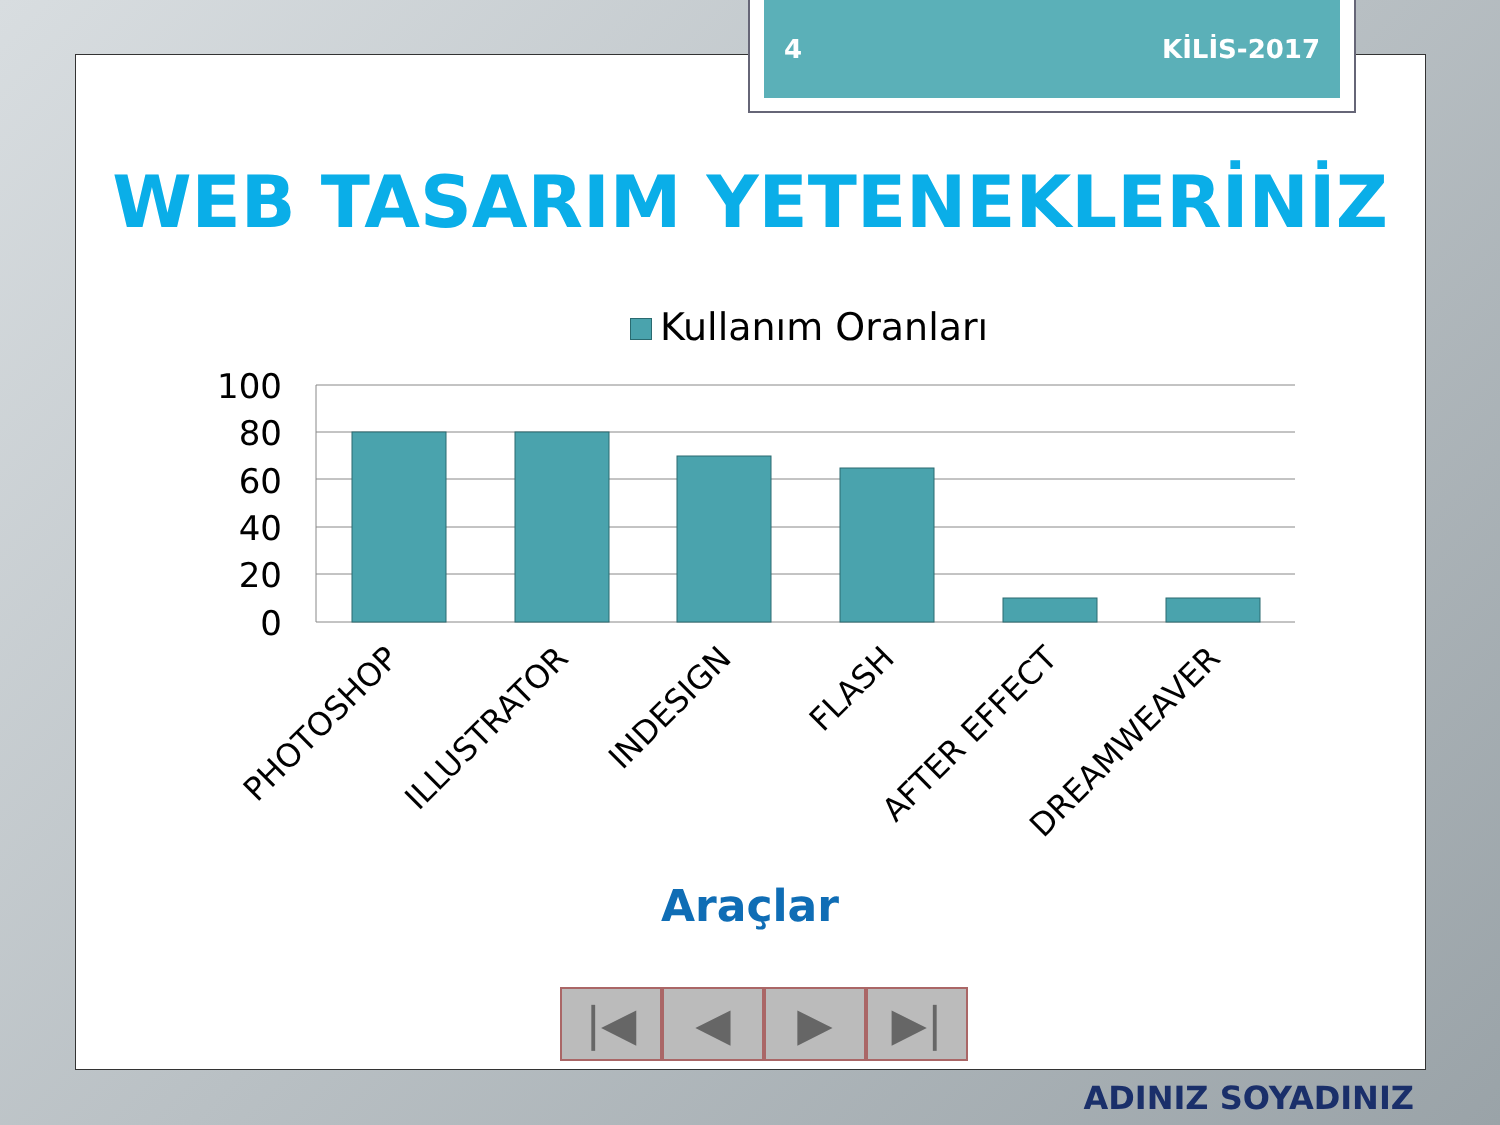4 KİLİS-2017
WEB TASARIM YETENEKLERİNİZ
Kullanım Oranları
100
80
60
40
20
0
PHOTOSHOP
ILLUSTRATOR
INDESIGN
FLASH
AFTER EFFECT
DREAMWEAVER
Araçlar
|◀ ◀ ▶ ▶|
ADINIZ SOYADINIZ